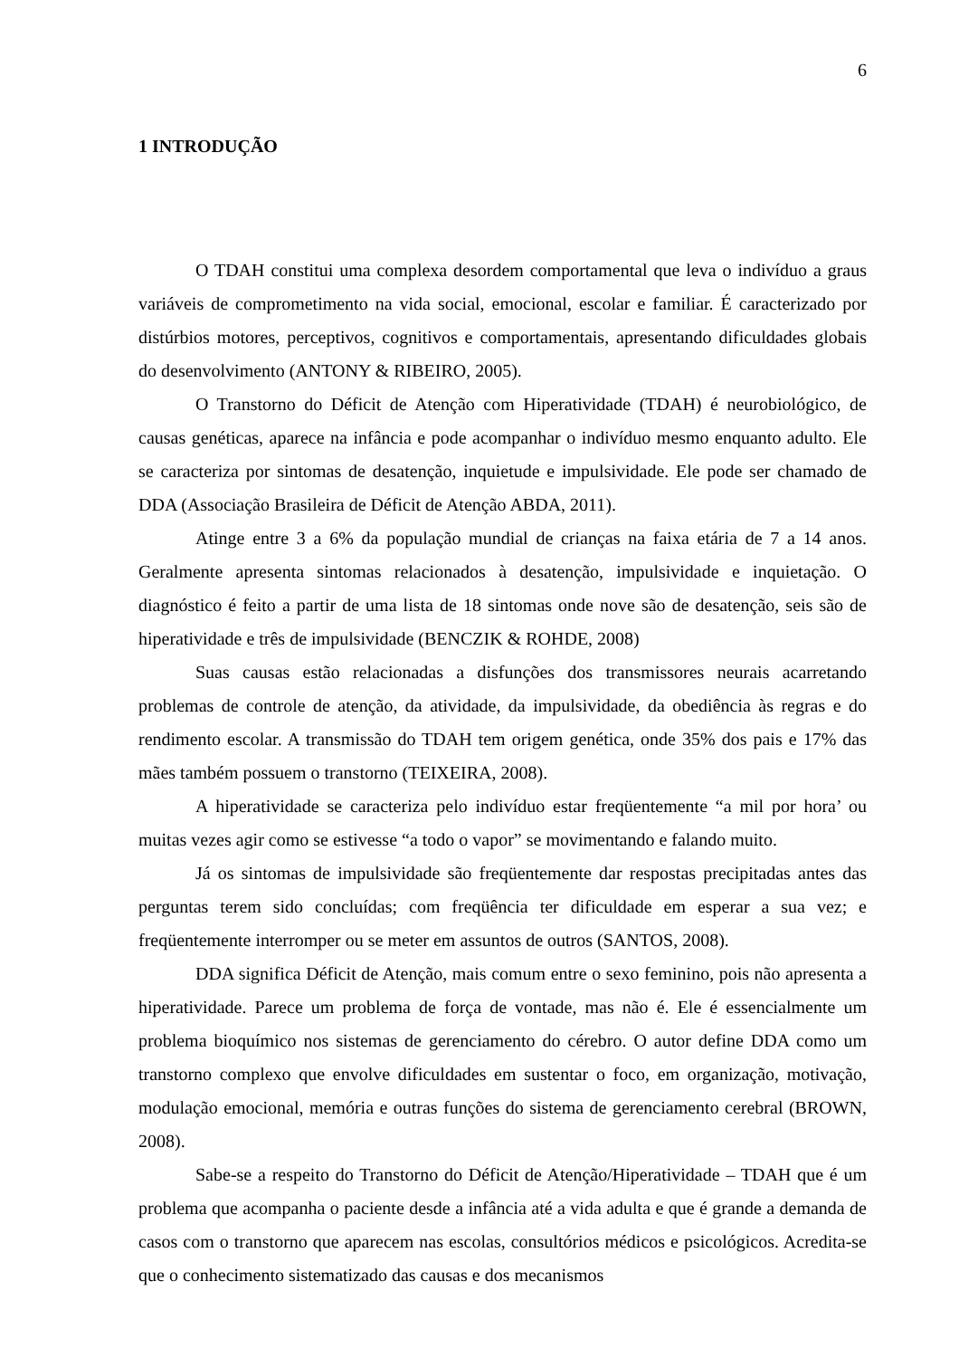6
1 INTRODUÇÃO
O TDAH constitui uma complexa desordem comportamental que leva o indivíduo a graus variáveis de comprometimento na vida social, emocional, escolar e familiar. É caracterizado por distúrbios motores, perceptivos, cognitivos e comportamentais, apresentando dificuldades globais do desenvolvimento (ANTONY & RIBEIRO, 2005).
O Transtorno do Déficit de Atenção com Hiperatividade (TDAH) é neurobiológico, de causas genéticas, aparece na infância e pode acompanhar o indivíduo mesmo enquanto adulto. Ele se caracteriza por sintomas de desatenção, inquietude e impulsividade. Ele pode ser chamado de DDA (Associação Brasileira de Déficit de Atenção ABDA, 2011).
Atinge entre 3 a 6% da população mundial de crianças na faixa etária de 7 a 14 anos. Geralmente apresenta sintomas relacionados à desatenção, impulsividade e inquietação. O diagnóstico é feito a partir de uma lista de 18 sintomas onde nove são de desatenção, seis são de hiperatividade e três de impulsividade (BENCZIK & ROHDE, 2008)
Suas causas estão relacionadas a disfunções dos transmissores neurais acarretando problemas de controle de atenção, da atividade, da impulsividade, da obediência às regras e do rendimento escolar. A transmissão do TDAH tem origem genética, onde 35% dos pais e 17% das mães também possuem o transtorno (TEIXEIRA, 2008).
A hiperatividade se caracteriza pelo indivíduo estar freqüentemente “a mil por hora’ ou muitas vezes agir como se estivesse “a todo o vapor” se movimentando e falando muito.
Já os sintomas de impulsividade são freqüentemente dar respostas precipitadas antes das perguntas terem sido concluídas; com freqüência ter dificuldade em esperar a sua vez; e freqüentemente interromper ou se meter em assuntos de outros (SANTOS, 2008).
DDA significa Déficit de Atenção, mais comum entre o sexo feminino, pois não apresenta a hiperatividade. Parece um problema de força de vontade, mas não é. Ele é essencialmente um problema bioquímico nos sistemas de gerenciamento do cérebro. O autor define DDA como um transtorno complexo que envolve dificuldades em sustentar o foco, em organização, motivação, modulação emocional, memória e outras funções do sistema de gerenciamento cerebral (BROWN, 2008).
Sabe-se a respeito do Transtorno do Déficit de Atenção/Hiperatividade – TDAH que é um problema que acompanha o paciente desde a infância até a vida adulta e que é grande a demanda de casos com o transtorno que aparecem nas escolas, consultórios médicos e psicológicos. Acredita-se que o conhecimento sistematizado das causas e dos mecanismos